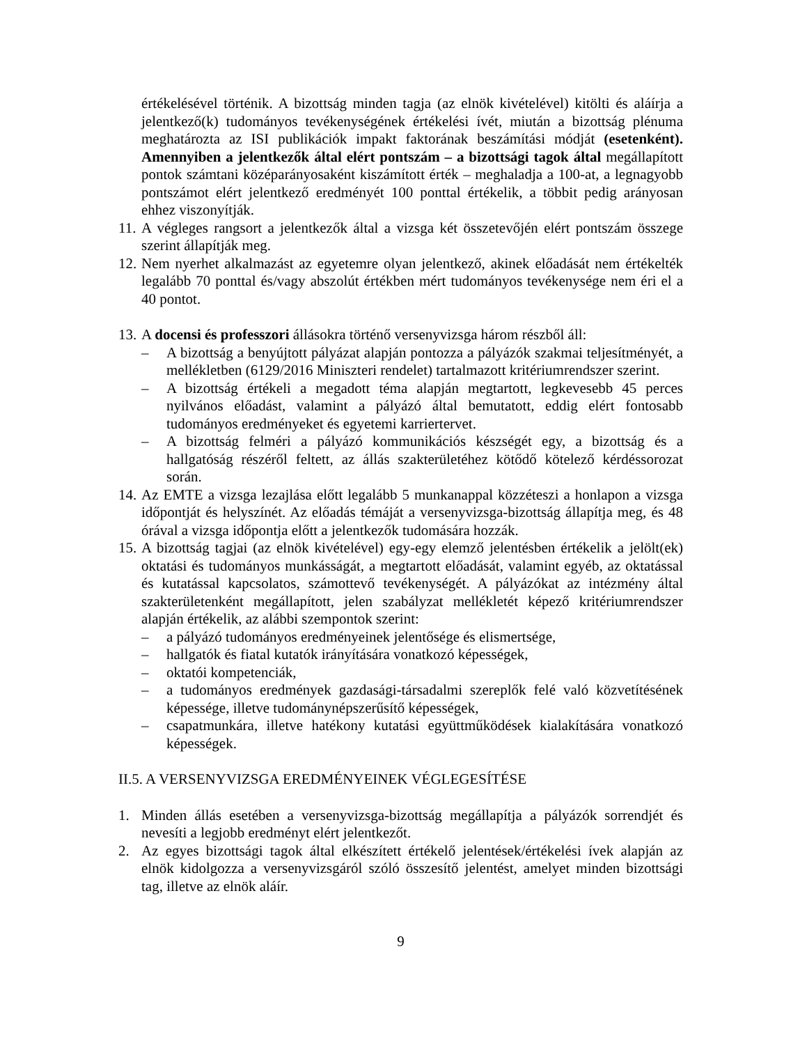értékelésével történik. A bizottság minden tagja (az elnök kivételével) kitölti és aláírja a jelentkező(k) tudományos tevékenységének értékelési ívét, miután a bizottság plénuma meghatározta az ISI publikációk impakt faktorának beszámítási módját (esetenként). Amennyiben a jelentkezők által elért pontszám – a bizottsági tagok által megállapított pontok számtani középarányosaként kiszámított érték – meghaladja a 100-at, a legnagyobb pontszámot elért jelentkező eredményét 100 ponttal értékelik, a többit pedig arányosan ehhez viszonyítják.
11.
A végleges rangsort a jelentkezők által a vizsga két összetevőjén elért pontszám összege szerint állapítják meg.
12.
Nem nyerhet alkalmazást az egyetemre olyan jelentkező, akinek előadását nem értékelték legalább 70 ponttal és/vagy abszolút értékben mért tudományos tevékenysége nem éri el a 40 pontot.
13.
A docensi és professzori állásokra történő versenyvizsga három részből áll:
– A bizottság a benyújtott pályázat alapján pontozza a pályázók szakmai teljesítményét, a mellékletben (6129/2016 Miniszteri rendelet) tartalmazott kritériumrendszer szerint.
– A bizottság értékeli a megadott téma alapján megtartott, legkevesebb 45 perces nyilvános előadást, valamint a pályázó által bemutatott, eddig elért fontosabb tudományos eredményeket és egyetemi karriertervet.
– A bizottság felméri a pályázó kommunikációs készségét egy, a bizottság és a hallgatóság részéről feltett, az állás szakterületéhez kötődő kötelező kérdéssorozat során.
14.
Az EMTE a vizsga lezajlása előtt legalább 5 munkanappal közzéteszi a honlapon a vizsga időpontját és helyszínét. Az előadás témáját a versenyvizsga-bizottság állapítja meg, és 48 órával a vizsga időpontja előtt a jelentkezők tudomására hozzák.
15.
A bizottság tagjai (az elnök kivételével) egy-egy elemző jelentésben értékelik a jelölt(ek) oktatási és tudományos munkásságát, a megtartott előadását, valamint egyéb, az oktatással és kutatással kapcsolatos, számottevő tevékenységét. A pályázókat az intézmény által szakterületenként megállapított, jelen szabályzat mellékletét képező kritériumrendszer alapján értékelik, az alábbi szempontok szerint:
– a pályázó tudományos eredményeinek jelentősége és elismertsége,
– hallgatók és fiatal kutatók irányítására vonatkozó képességek,
– oktatói kompetenciák,
– a tudományos eredmények gazdasági-társadalmi szereplők felé való közvetítésének képessége, illetve tudománynépszerűsítő képességek,
– csapatmunkára, illetve hatékony kutatási együttműködések kialakítására vonatkozó képességek.
II.5. A VERSENYVIZSGA EREDMÉNYEINEK VÉGLEGESÍTÉSE
1. Minden állás esetében a versenyvizsga-bizottság megállapítja a pályázók sorrendjét és nevesíti a legjobb eredményt elért jelentkezőt.
2. Az egyes bizottsági tagok által elkészített értékelő jelentések/értékelési ívek alapján az elnök kidolgozza a versenyvizsgáról szóló összesítő jelentést, amelyet minden bizottsági tag, illetve az elnök aláír.
9